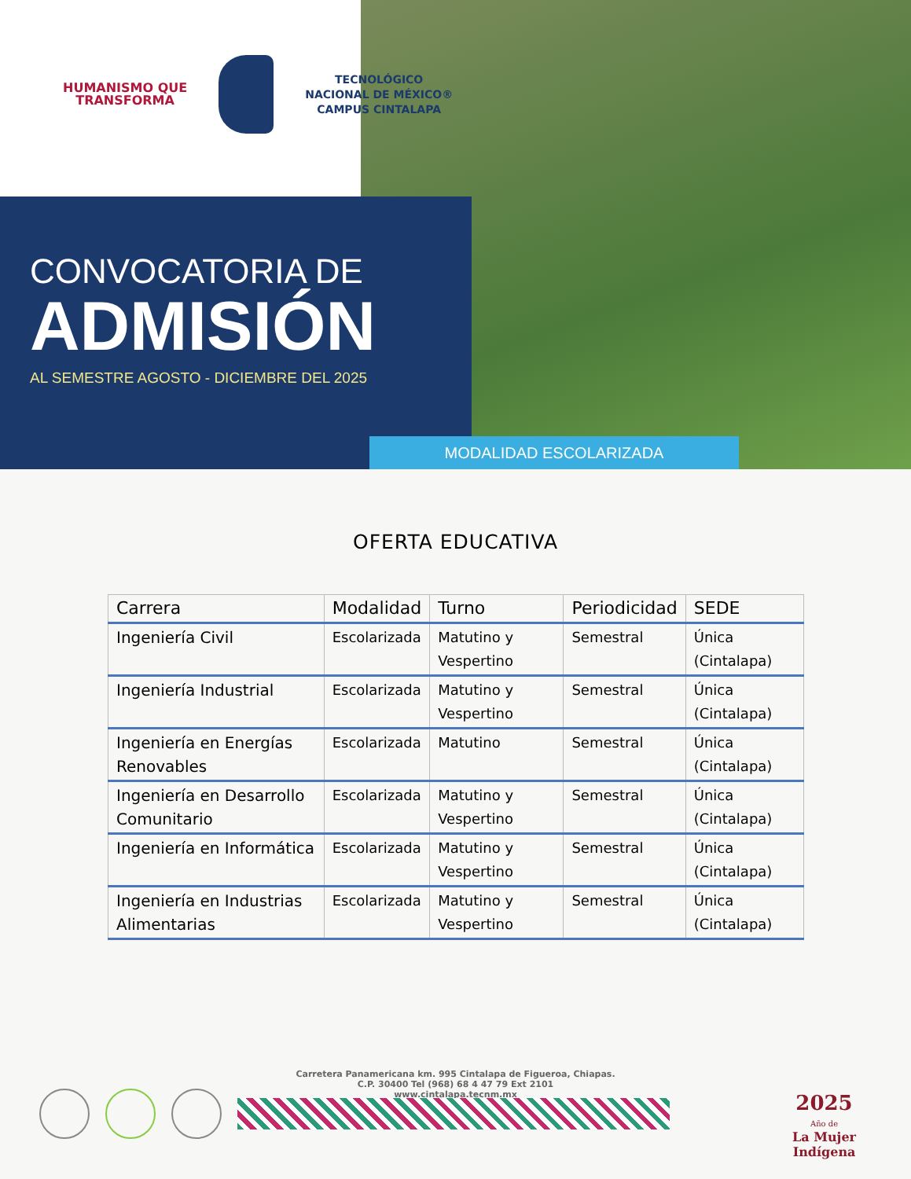HUMANISMO QUE
TRANSFORMA
TECNOLÓGICO
NACIONAL DE MÉXICO®
CAMPUS CINTALAPA
CONVOCATORIA DE
ADMISIÓN
AL SEMESTRE AGOSTO - DICIEMBRE DEL 2025
MODALIDAD ESCOLARIZADA
OFERTA EDUCATIVA
| Carrera | Modalidad | Turno | Periodicidad | SEDE |
| --- | --- | --- | --- | --- |
| Ingeniería Civil | Escolarizada | Matutino y Vespertino | Semestral | Única (Cintalapa) |
| Ingeniería Industrial | Escolarizada | Matutino y Vespertino | Semestral | Única (Cintalapa) |
| Ingeniería en Energías Renovables | Escolarizada | Matutino | Semestral | Única (Cintalapa) |
| Ingeniería en Desarrollo Comunitario | Escolarizada | Matutino y Vespertino | Semestral | Única (Cintalapa) |
| Ingeniería en Informática | Escolarizada | Matutino y Vespertino | Semestral | Única (Cintalapa) |
| Ingeniería en Industrias Alimentarias | Escolarizada | Matutino y Vespertino | Semestral | Única (Cintalapa) |
Carretera Panamericana km. 995 Cintalapa de Figueroa, Chiapas.
C.P. 30400 Tel (968) 68 4 47 79 Ext 2101
www.cintalapa.tecnm.mx
2025
Año de
La Mujer
Indígena